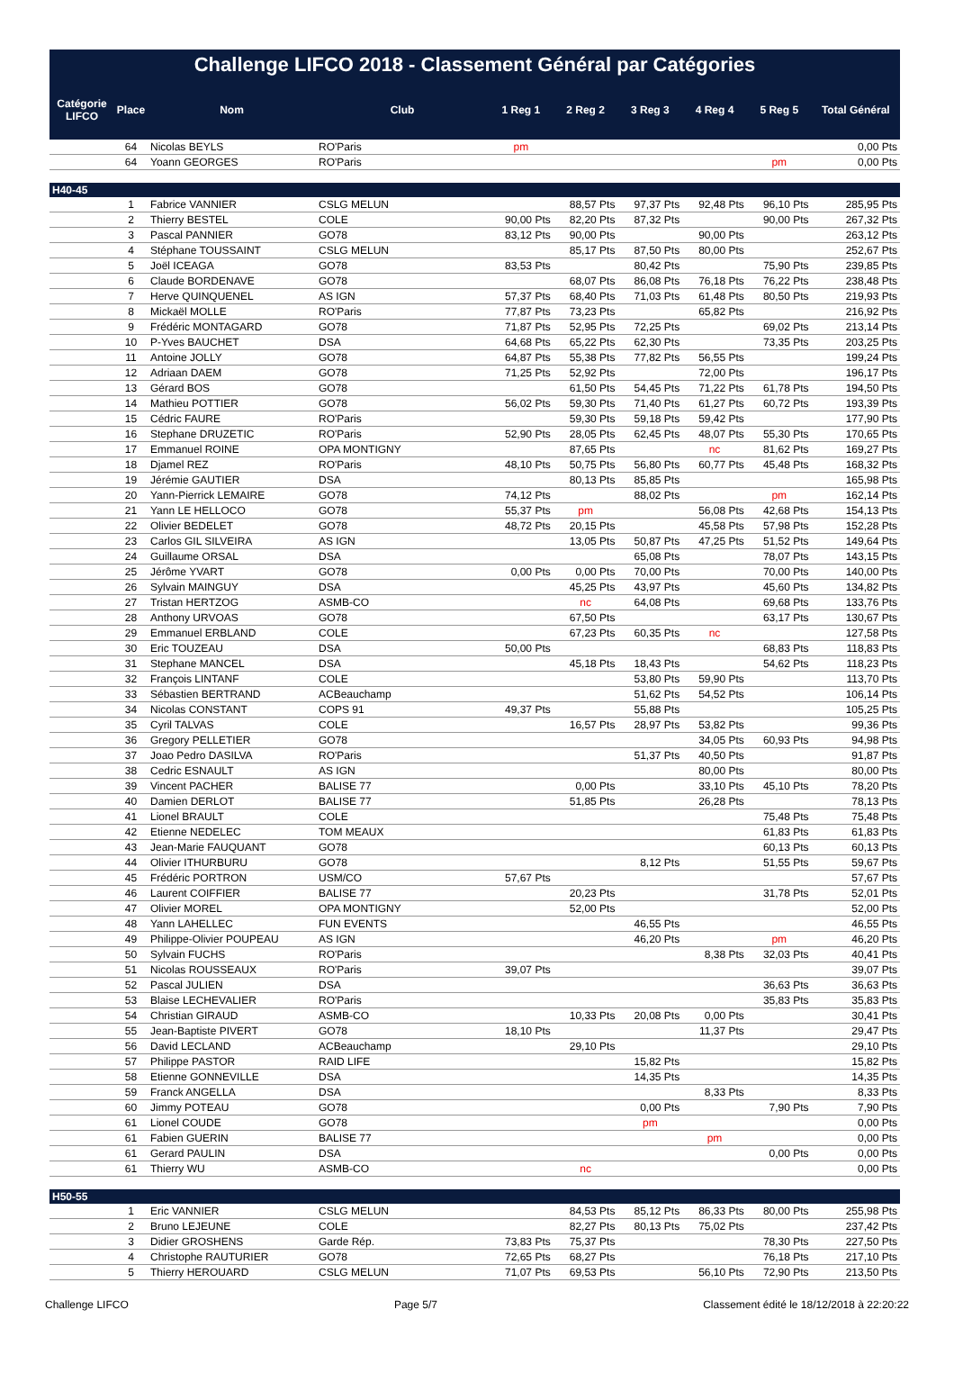Challenge LIFCO 2018 - Classement Général par Catégories
| Catégorie LIFCO | Place | Nom | Club | 1 Reg 1 | 2 Reg 2 | 3 Reg 3 | 4 Reg 4 | 5 Reg 5 | Total Général |
| --- | --- | --- | --- | --- | --- | --- | --- | --- | --- |
| | 64 | Nicolas BEYLS | RO'Paris | pm | | | | | 0,00 Pts |
| | 64 | Yoann GEORGES | RO'Paris | | | | | pm | 0,00 Pts |
| H40-45 | | | | | | | | | |
| | 1 | Fabrice VANNIER | CSLG MELUN | | 88,57 Pts | 97,37 Pts | 92,48 Pts | 96,10 Pts | 285,95 Pts |
| | 2 | Thierry BESTEL | COLE | 90,00 Pts | 82,20 Pts | 87,32 Pts | | 90,00 Pts | 267,32 Pts |
| | 3 | Pascal PANNIER | GO78 | 83,12 Pts | 90,00 Pts | | 90,00 Pts | | 263,12 Pts |
| | 4 | Stéphane TOUSSAINT | CSLG MELUN | | 85,17 Pts | 87,50 Pts | 80,00 Pts | | 252,67 Pts |
| | 5 | Joël ICEAGA | GO78 | 83,53 Pts | | 80,42 Pts | | 75,90 Pts | 239,85 Pts |
| | 6 | Claude BORDENAVE | GO78 | | 68,07 Pts | 86,08 Pts | 76,18 Pts | 76,22 Pts | 238,48 Pts |
| | 7 | Herve QUINQUENEL | AS IGN | 57,37 Pts | 68,40 Pts | 71,03 Pts | 61,48 Pts | 80,50 Pts | 219,93 Pts |
| | 8 | Mickaël MOLLE | RO'Paris | 77,87 Pts | 73,23 Pts | | 65,82 Pts | | 216,92 Pts |
| | 9 | Frédéric MONTAGARD | GO78 | 71,87 Pts | 52,95 Pts | 72,25 Pts | | 69,02 Pts | 213,14 Pts |
| | 10 | P-Yves BAUCHET | DSA | 64,68 Pts | 65,22 Pts | 62,30 Pts | | 73,35 Pts | 203,25 Pts |
| | 11 | Antoine JOLLY | GO78 | 64,87 Pts | 55,38 Pts | 77,82 Pts | 56,55 Pts | | 199,24 Pts |
| | 12 | Adriaan DAEM | GO78 | 71,25 Pts | 52,92 Pts | | 72,00 Pts | | 196,17 Pts |
| | 13 | Gérard BOS | GO78 | | 61,50 Pts | 54,45 Pts | 71,22 Pts | 61,78 Pts | 194,50 Pts |
| | 14 | Mathieu POTTIER | GO78 | 56,02 Pts | 59,30 Pts | 71,40 Pts | 61,27 Pts | 60,72 Pts | 193,39 Pts |
| | 15 | Cédric FAURE | RO'Paris | | 59,30 Pts | 59,18 Pts | 59,42 Pts | | 177,90 Pts |
| | 16 | Stephane DRUZETIC | RO'Paris | 52,90 Pts | 28,05 Pts | 62,45 Pts | 48,07 Pts | 55,30 Pts | 170,65 Pts |
| | 17 | Emmanuel ROINE | OPA MONTIGNY | | 87,65 Pts | | nc | 81,62 Pts | 169,27 Pts |
| | 18 | Djamel REZ | RO'Paris | 48,10 Pts | 50,75 Pts | 56,80 Pts | 60,77 Pts | 45,48 Pts | 168,32 Pts |
| | 19 | Jérémie GAUTIER | DSA | | 80,13 Pts | 85,85 Pts | | | 165,98 Pts |
| | 20 | Yann-Pierrick LEMAIRE | GO78 | 74,12 Pts | | 88,02 Pts | | pm | 162,14 Pts |
| | 21 | Yann LE HELLOCO | GO78 | 55,37 Pts | pm | | 56,08 Pts | 42,68 Pts | 154,13 Pts |
| | 22 | Olivier BEDELET | GO78 | 48,72 Pts | 20,15 Pts | | 45,58 Pts | 57,98 Pts | 152,28 Pts |
| | 23 | Carlos GIL SILVEIRA | AS IGN | | 13,05 Pts | 50,87 Pts | 47,25 Pts | 51,52 Pts | 149,64 Pts |
| | 24 | Guillaume ORSAL | DSA | | | 65,08 Pts | | 78,07 Pts | 143,15 Pts |
| | 25 | Jérôme YVART | GO78 | 0,00 Pts | 0,00 Pts | 70,00 Pts | | 70,00 Pts | 140,00 Pts |
| | 26 | Sylvain MAINGUY | DSA | | 45,25 Pts | 43,97 Pts | | 45,60 Pts | 134,82 Pts |
| | 27 | Tristan HERTZOG | ASMB-CO | | nc | 64,08 Pts | | 69,68 Pts | 133,76 Pts |
| | 28 | Anthony URVOAS | GO78 | | 67,50 Pts | | | 63,17 Pts | 130,67 Pts |
| | 29 | Emmanuel ERBLAND | COLE | | 67,23 Pts | 60,35 Pts | nc | | 127,58 Pts |
| | 30 | Eric TOUZEAU | DSA | 50,00 Pts | | | | 68,83 Pts | 118,83 Pts |
| | 31 | Stephane MANCEL | DSA | | 45,18 Pts | 18,43 Pts | | 54,62 Pts | 118,23 Pts |
| | 32 | François LINTANF | COLE | | | 53,80 Pts | 59,90 Pts | | 113,70 Pts |
| | 33 | Sébastien BERTRAND | ACBeauchamp | | | 51,62 Pts | 54,52 Pts | | 106,14 Pts |
| | 34 | Nicolas CONSTANT | COPS 91 | 49,37 Pts | | 55,88 Pts | | | 105,25 Pts |
| | 35 | Cyril TALVAS | COLE | | 16,57 Pts | 28,97 Pts | 53,82 Pts | | 99,36 Pts |
| | 36 | Gregory PELLETIER | GO78 | | | | 34,05 Pts | 60,93 Pts | 94,98 Pts |
| | 37 | Joao Pedro DASILVA | RO'Paris | | | 51,37 Pts | 40,50 Pts | | 91,87 Pts |
| | 38 | Cedric ESNAULT | AS IGN | | | | 80,00 Pts | | 80,00 Pts |
| | 39 | Vincent PACHER | BALISE 77 | | 0,00 Pts | | 33,10 Pts | 45,10 Pts | 78,20 Pts |
| | 40 | Damien DERLOT | BALISE 77 | | 51,85 Pts | | 26,28 Pts | | 78,13 Pts |
| | 41 | Lionel BRAULT | COLE | | | | | 75,48 Pts | 75,48 Pts |
| | 42 | Etienne NEDELEC | TOM MEAUX | | | | | 61,83 Pts | 61,83 Pts |
| | 43 | Jean-Marie FAUQUANT | GO78 | | | | | 60,13 Pts | 60,13 Pts |
| | 44 | Olivier ITHURBURU | GO78 | | | 8,12 Pts | | 51,55 Pts | 59,67 Pts |
| | 45 | Frédéric PORTRON | USM/CO | 57,67 Pts | | | | | 57,67 Pts |
| | 46 | Laurent COIFFIER | BALISE 77 | | 20,23 Pts | | | 31,78 Pts | 52,01 Pts |
| | 47 | Olivier MOREL | OPA MONTIGNY | | 52,00 Pts | | | | 52,00 Pts |
| | 48 | Yann LAHELLEC | FUN EVENTS | | | 46,55 Pts | | | 46,55 Pts |
| | 49 | Philippe-Olivier POUPEAU | AS IGN | | | 46,20 Pts | | pm | 46,20 Pts |
| | 50 | Sylvain FUCHS | RO'Paris | | | | 8,38 Pts | 32,03 Pts | 40,41 Pts |
| | 51 | Nicolas ROUSSEAUX | RO'Paris | 39,07 Pts | | | | | 39,07 Pts |
| | 52 | Pascal JULIEN | DSA | | | | | 36,63 Pts | 36,63 Pts |
| | 53 | Blaise LECHEVALIER | RO'Paris | | | | | 35,83 Pts | 35,83 Pts |
| | 54 | Christian GIRAUD | ASMB-CO | | 10,33 Pts | 20,08 Pts | 0,00 Pts | | 30,41 Pts |
| | 55 | Jean-Baptiste PIVERT | GO78 | 18,10 Pts | | | 11,37 Pts | | 29,47 Pts |
| | 56 | David LECLAND | ACBeauchamp | | 29,10 Pts | | | | 29,10 Pts |
| | 57 | Philippe PASTOR | RAID LIFE | | | 15,82 Pts | | | 15,82 Pts |
| | 58 | Etienne GONNEVILLE | DSA | | | 14,35 Pts | | | 14,35 Pts |
| | 59 | Franck ANGELLA | DSA | | | | 8,33 Pts | | 8,33 Pts |
| | 60 | Jimmy POTEAU | GO78 | | | 0,00 Pts | | 7,90 Pts | 7,90 Pts |
| | 61 | Lionel COUDE | GO78 | | | pm | | | 0,00 Pts |
| | 61 | Fabien GUERIN | BALISE 77 | | | | pm | | 0,00 Pts |
| | 61 | Gerard PAULIN | DSA | | | | | 0,00 Pts | 0,00 Pts |
| | 61 | Thierry WU | ASMB-CO | | nc | | | | 0,00 Pts |
| H50-55 | | | | | | | | | |
| | 1 | Eric VANNIER | CSLG MELUN | | 84,53 Pts | 85,12 Pts | 86,33 Pts | 80,00 Pts | 255,98 Pts |
| | 2 | Bruno LEJEUNE | COLE | | 82,27 Pts | 80,13 Pts | 75,02 Pts | | 237,42 Pts |
| | 3 | Didier GROSHENS | Garde Rép. | 73,83 Pts | 75,37 Pts | | | 78,30 Pts | 227,50 Pts |
| | 4 | Christophe RAUTURIER | GO78 | 72,65 Pts | 68,27 Pts | | | 76,18 Pts | 217,10 Pts |
| | 5 | Thierry HEROUARD | CSLG MELUN | 71,07 Pts | 69,53 Pts | | 56,10 Pts | 72,90 Pts | 213,50 Pts |
Challenge LIFCO Page 5/7 Classement édité le 18/12/2018 à 22:20:22